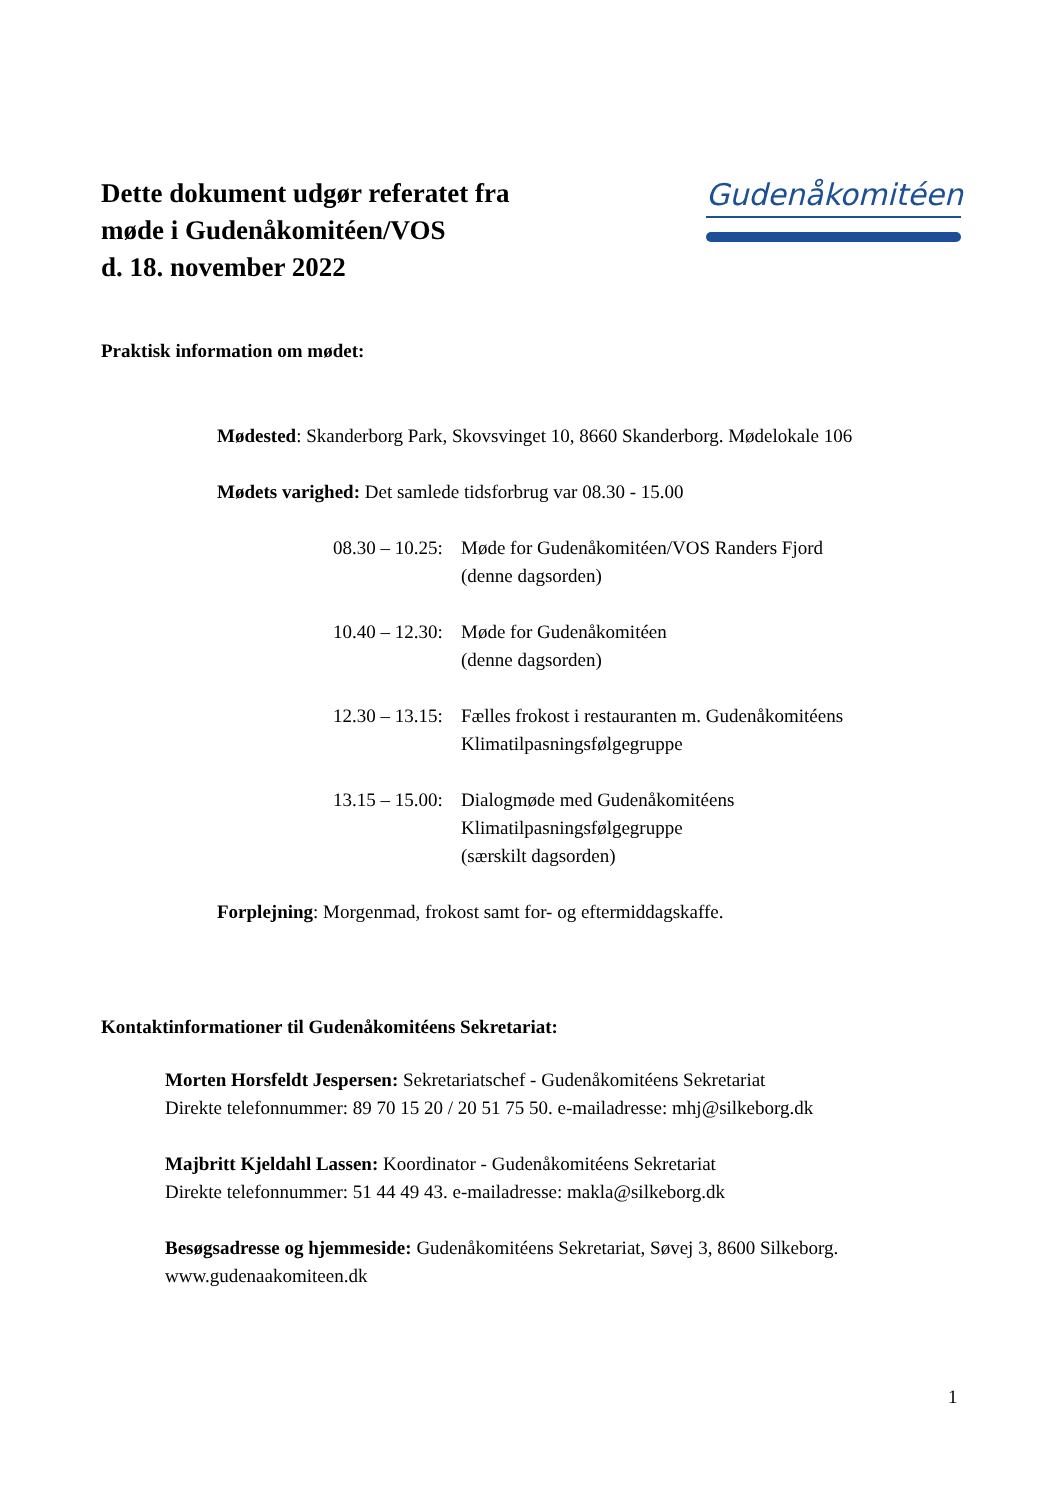Dette dokument udgør referatet fra
møde i Gudenåkomitéen/VOS
d. 18. november 2022
Gudenåkomitéen
Praktisk information om mødet:
Mødested: Skanderborg Park, Skovsvinget 10, 8660 Skanderborg. Mødelokale 106
Mødets varighed: Det samlede tidsforbrug var 08.30 - 15.00
08.30 – 10.25: Møde for Gudenåkomitéen/VOS Randers Fjord
(denne dagsorden)
10.40 – 12.30: Møde for Gudenåkomitéen
(denne dagsorden)
12.30 – 13.15: Fælles frokost i restauranten m. Gudenåkomitéens
Klimatilpasningsfølgegruppe
13.15 – 15.00: Dialogmøde med Gudenåkomitéens
Klimatilpasningsfølgegruppe
(særskilt dagsorden)
Forplejning: Morgenmad, frokost samt for- og eftermiddagskaffe.
Kontaktinformationer til Gudenåkomitéens Sekretariat:
Morten Horsfeldt Jespersen: Sekretariatschef - Gudenåkomitéens Sekretariat
Direkte telefonnummer: 89 70 15 20 / 20 51 75 50. e-mailadresse: mhj@silkeborg.dk
Majbritt Kjeldahl Lassen: Koordinator - Gudenåkomitéens Sekretariat
Direkte telefonnummer: 51 44 49 43. e-mailadresse: makla@silkeborg.dk
Besøgsadresse og hjemmeside: Gudenåkomitéens Sekretariat, Søvej 3, 8600 Silkeborg.
www.gudenaakomiteen.dk
1